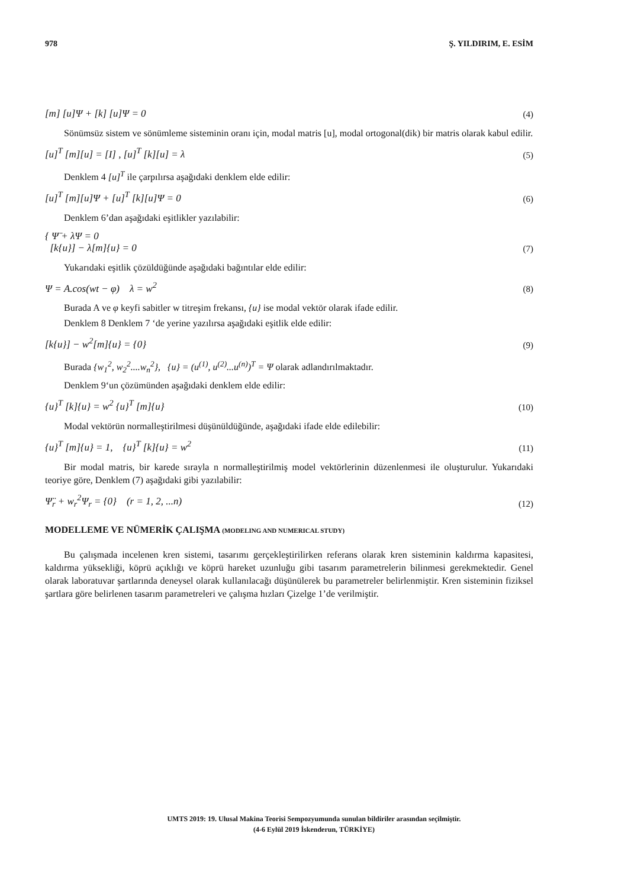978 Ş. YILDIRIM, E. ESİM
[m] [u]Ψ + [k] [u]Ψ = 0 (4)
Sönümsüz sistem ve sönümleme sisteminin oranı için, modal matris [u], modal ortogonal(dik) bir matris olarak kabul edilir.
[u]<sup>T</sup> [m][u] = [I] , [u]<sup>T</sup> [k][u] = λ (5)
Denklem 4 [u]<sup>T</sup> ile çarpılırsa aşağıdaki denklem elde edilir:
[u]<sup>T</sup> [m][u]Ψ + [u]<sup>T</sup> [k][u]Ψ = 0 (6)
Denklem 6’dan aşağıdaki eşitlikler yazılabilir:
{ Ψ̈ + λΨ = 0
[k{u}] − λ[m]{u} = 0 (7)
Yukarıdaki eşitlik çözüldüğünde aşağıdaki bağıntılar elde edilir:
Ψ = A.cos(wt − φ) λ = w<sup>2</sup> (8)
Burada A ve φ keyfi sabitler w titreşim frekansı, {u} ise modal vektör olarak ifade edilir.
Denklem 8 Denklem 7 ‘de yerine yazılırsa aşağıdaki eşitlik elde edilir:
[k{u}] − w<sup>2</sup>[m]{u} = {0} (9)
Burada {w<sub>1</sub><sup>2</sup>, w<sub>2</sub><sup>2</sup>....w<sub>n</sub><sup>2</sup>}, {u} = (u<sup>(1)</sup>, u<sup>(2)</sup>...u<sup>(n)</sup>)<sup>T</sup> = Ψ olarak adlandırılmaktadır.
Denklem 9‘un çözümünden aşağıdaki denklem elde edilir:
{u}<sup>T</sup> [k]{u} = w<sup>2</sup> {u}<sup>T</sup> [m]{u} (10)
Modal vektörün normalleştirilmesi düşünüldüğünde, aşağıdaki ifade elde edilebilir:
{u}<sup>T</sup> [m]{u} = 1, {u}<sup>T</sup> [k]{u} = w<sup>2</sup> (11)
Bir modal matris, bir karede sırayla n normalleştirilmiş model vektörlerinin düzenlenmesi ile oluşturulur. Yukarıdaki teoriye göre, Denklem (7) aşağıdaki gibi yazılabilir:
Ψ̈<sub>r</sub> + w<sub>r</sub><sup>2</sup>Ψ<sub>r</sub> = {0} (r = 1, 2, ...n) (12)
MODELLEME VE NÜMERİK ÇALIŞMA (MODELING AND NUMERICAL STUDY)
Bu çalışmada incelenen kren sistemi, tasarımı gerçekleştirilirken referans olarak kren sisteminin kaldırma kapasitesi, kaldırma yüksekliği, köprü açıklığı ve köprü hareket uzunluğu gibi tasarım parametrelerin bilinmesi gerekmektedir. Genel olarak laboratuvar şartlarında deneysel olarak kullanılacağı düşünülerek bu parametreler belirlenmiştir. Kren sisteminin fiziksel şartlara göre belirlenen tasarım parametreleri ve çalışma hızları Çizelge 1’de verilmiştir.
UMTS 2019: 19. Ulusal Makina Teorisi Sempozyumunda sunulan bildiriler arasından seçilmiştir.
(4-6 Eylül 2019 İskenderun, TÜRKİYE)